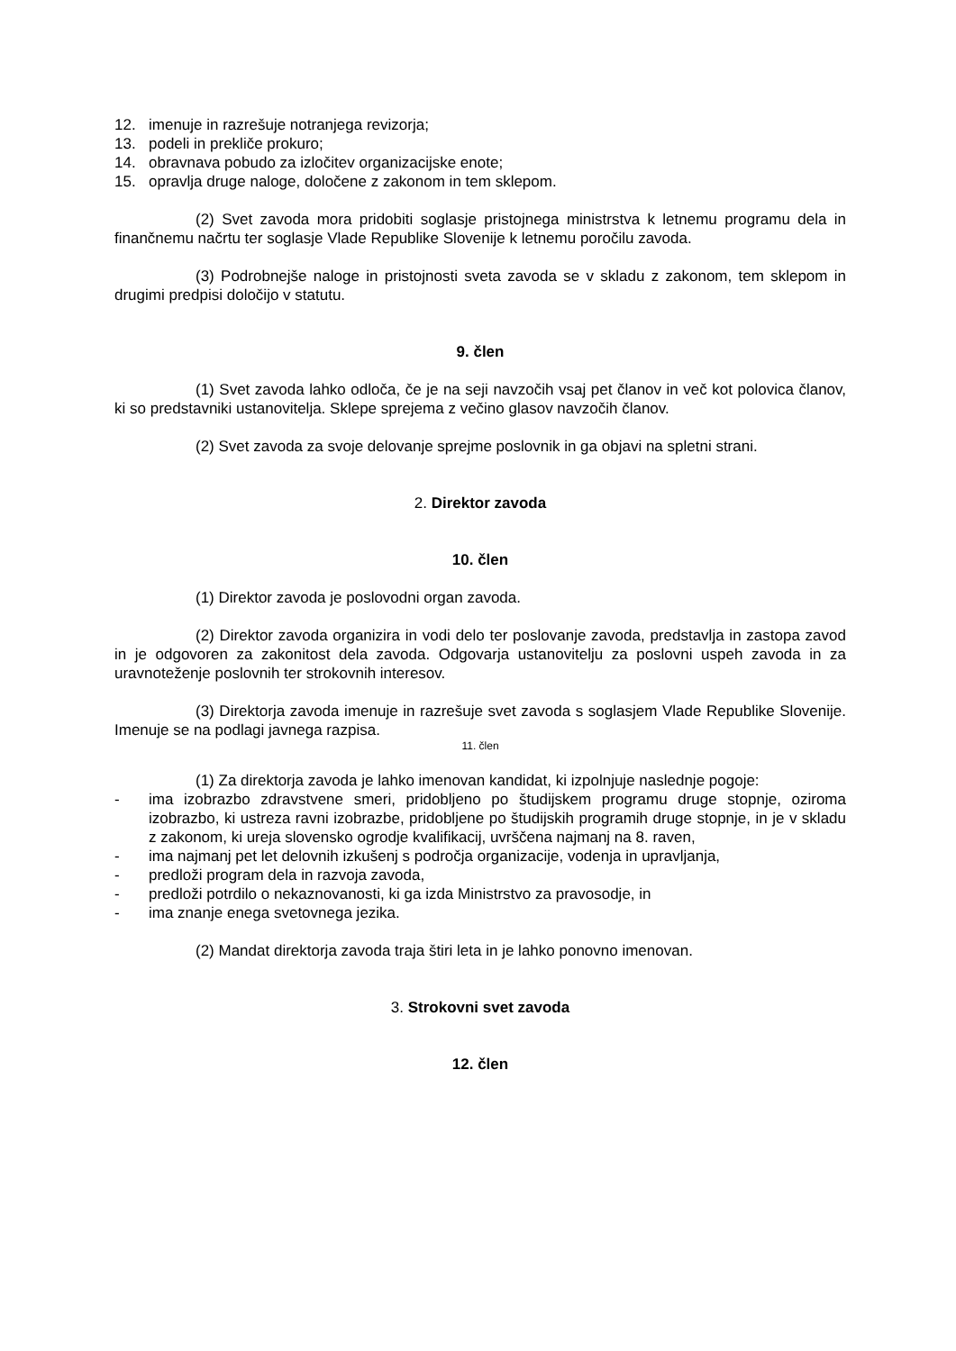12. imenuje in razrešuje notranjega revizorja;
13. podeli in prekliče prokuro;
14. obravnava pobudo za izločitev organizacijske enote;
15. opravlja druge naloge, določene z zakonom in tem sklepom.
(2) Svet zavoda mora pridobiti soglasje pristojnega ministrstva k letnemu programu dela in finančnemu načrtu ter soglasje Vlade Republike Slovenije k letnemu poročilu zavoda.
(3) Podrobnejše naloge in pristojnosti sveta zavoda se v skladu z zakonom, tem sklepom in drugimi predpisi določijo v statutu.
9. člen
(1) Svet zavoda lahko odloča, če je na seji navzočih vsaj pet članov in več kot polovica članov, ki so predstavniki ustanovitelja. Sklepe sprejema z večino glasov navzočih članov.
(2) Svet zavoda za svoje delovanje sprejme poslovnik in ga objavi na spletni strani.
2. Direktor zavoda
10. člen
(1) Direktor zavoda je poslovodni organ zavoda.
(2) Direktor zavoda organizira in vodi delo ter poslovanje zavoda, predstavlja in zastopa zavod in je odgovoren za zakonitost dela zavoda. Odgovarja ustanovitelju za poslovni uspeh zavoda in za uravnoteženje poslovnih ter strokovnih interesov.
(3) Direktorja zavoda imenuje in razrešuje svet zavoda s soglasjem Vlade Republike Slovenije. Imenuje se na podlagi javnega razpisa.
11. člen
(1) Za direktorja zavoda je lahko imenovan kandidat, ki izpolnjuje naslednje pogoje:
- ima izobrazbo zdravstvene smeri, pridobljeno po študijskem programu druge stopnje, oziroma izobrazbo, ki ustreza ravni izobrazbe, pridobljene po študijskih programih druge stopnje, in je v skladu z zakonom, ki ureja slovensko ogrodje kvalifikacij, uvrščena najmanj na 8. raven,
- ima najmanj pet let delovnih izkušenj s področja organizacije, vodenja in upravljanja,
- predloži program dela in razvoja zavoda,
- predloži potrdilo o nekaznovanosti, ki ga izda Ministrstvo za pravosodje, in
- ima znanje enega svetovnega jezika.
(2) Mandat direktorja zavoda traja štiri leta in je lahko ponovno imenovan.
3. Strokovni svet zavoda
12. člen